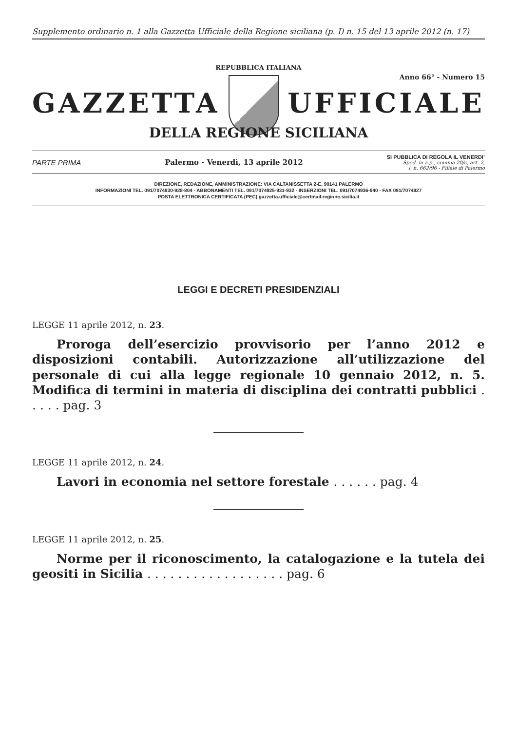Supplemento ordinario n. 1 alla Gazzetta Ufficiale della Regione siciliana (p. I) n. 15 del 13 aprile 2012 (n. 17)
REPUBBLICA ITALIANA
Anno 66° - Numero 15
GAZZETTA UFFICIALE
DELLA REGIONE SICILIANA
PARTE PRIMA Palermo - Venerdì, 13 aprile 2012
SI PUBBLICA DI REGOLA IL VENERDI’
Sped. in a.p., comma 20/c, art. 2,
l. n. 662/96 - Filiale di Palermo
DIREZIONE, REDAZIONE, AMMINISTRAZIONE: VIA CALTANISSETTA 2-E, 90141 PALERMO
INFORMAZIONI TEL. 091/7074930-928-804 - ABBONAMENTI TEL. 091/7074925-931-932 - INSERZIONI TEL. 091/7074936-940 - FAX 091/7074927
POSTA ELETTRONICA CERTIFICATA (PEC) gazzetta.ufficiale@certmail.regione.sicilia.it
LEGGI E DECRETI PRESIDENZIALI
LEGGE 11 aprile 2012, n. 23.
Proroga dell’esercizio provvisorio per l’anno 2012 e disposizioni contabili. Autorizzazione all’utilizzazione del personale di cui alla legge regionale 10 gennaio 2012, n. 5. Modifica di termini in materia di disciplina dei contratti pubblici . . . . . pag. 3
LEGGE 11 aprile 2012, n. 24.
Lavori in economia nel settore forestale . . . . . . pag. 4
LEGGE 11 aprile 2012, n. 25.
Norme per il riconoscimento, la catalogazione e la tutela dei geositi in Sicilia . . . . . . . . . . . . . . . . . . pag. 6